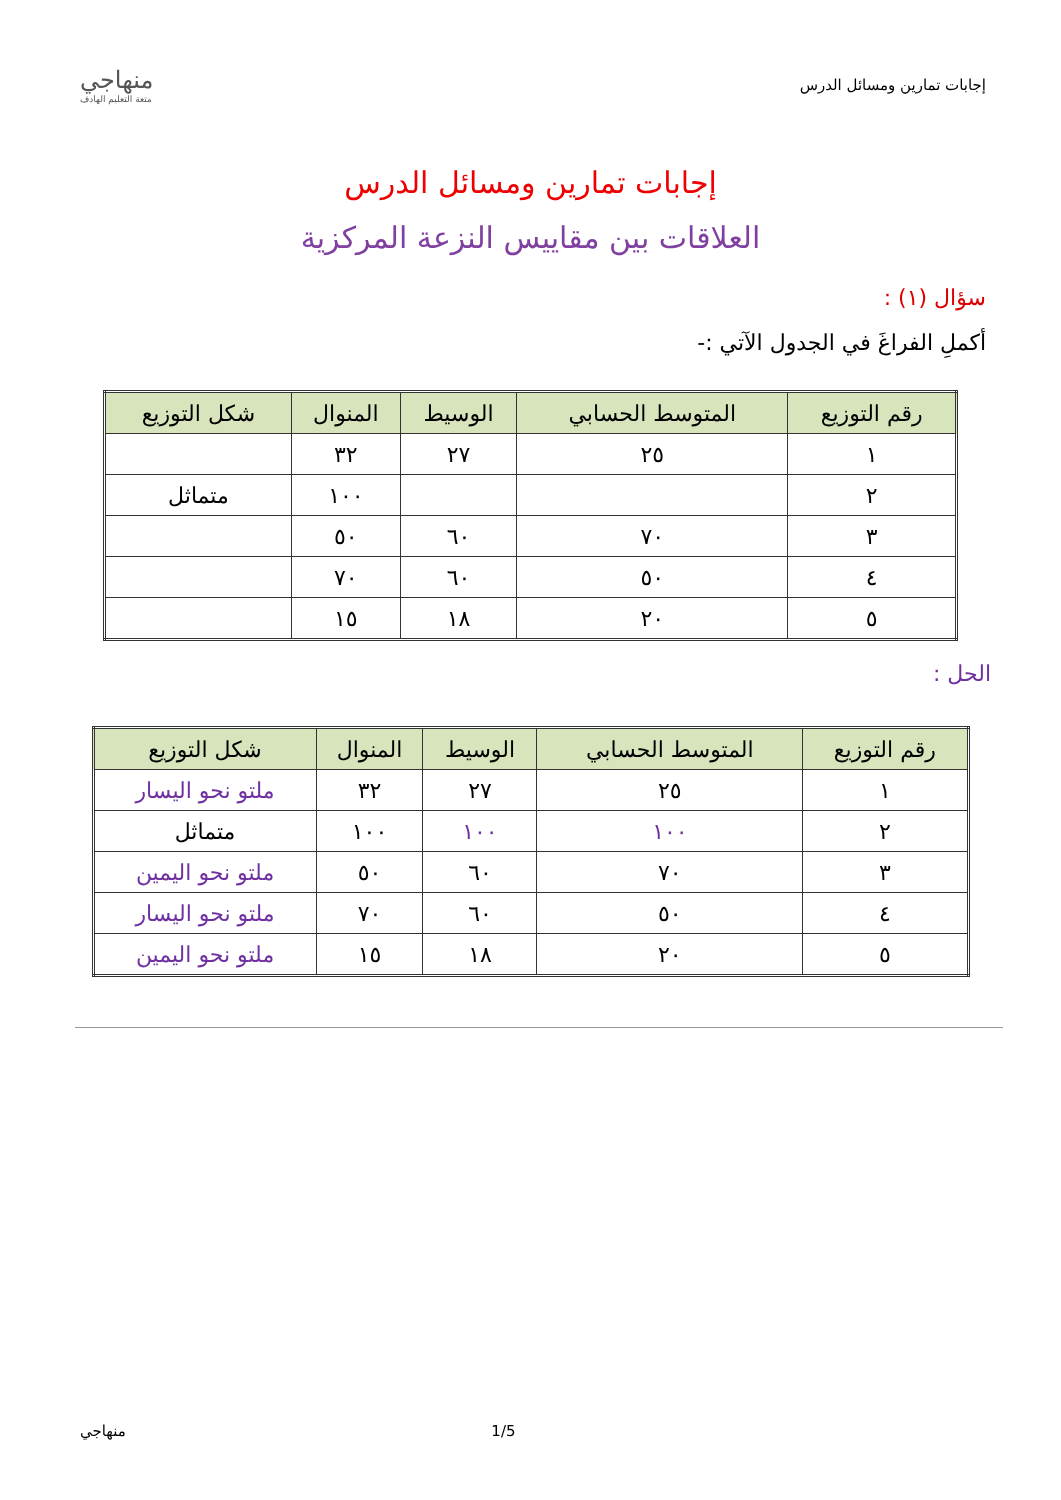إجابات تمارين ومسائل الدرس
منهاجي
متعة التعليم الهادف
إجابات تمارين ومسائل الدرس
العلاقات بين مقاييس النزعة المركزية
سؤال (١) :
أكملِ الفراغَ في الجدول الآتي :-
| رقم التوزيع | المتوسط الحسابي | الوسيط | المنوال | شكل التوزيع |
| --- | --- | --- | --- | --- |
| ١ | ٢٥ | ٢٧ | ٣٢ | |
| ٢ | | | ١٠٠ | متماثل |
| ٣ | ٧٠ | ٦٠ | ٥٠ | |
| ٤ | ٥٠ | ٦٠ | ٧٠ | |
| ٥ | ٢٠ | ١٨ | ١٥ | |
الحل :
| رقم التوزيع | المتوسط الحسابي | الوسيط | المنوال | شكل التوزيع |
| --- | --- | --- | --- | --- |
| ١ | ٢٥ | ٢٧ | ٣٢ | ملتو نحو اليسار |
| ٢ | ١٠٠ | ١٠٠ | ١٠٠ | متماثل |
| ٣ | ٧٠ | ٦٠ | ٥٠ | ملتو نحو اليمين |
| ٤ | ٥٠ | ٦٠ | ٧٠ | ملتو نحو اليسار |
| ٥ | ٢٠ | ١٨ | ١٥ | ملتو نحو اليمين |
1/5 منهاجي